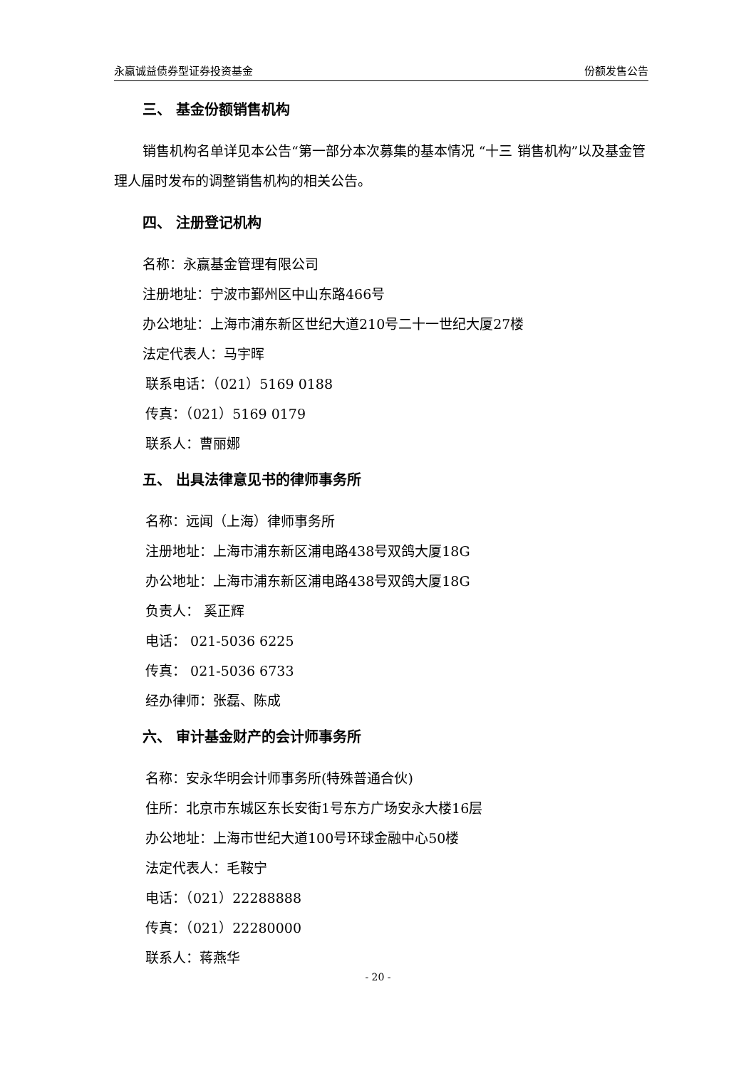永赢诚益债券型证券投资基金 份额发售公告
三、 基金份额销售机构
销售机构名单详见本公告“第一部分本次募集的基本情况 “十三 销售机构”以及基金管理人届时发布的调整销售机构的相关公告。
四、 注册登记机构
名称：永赢基金管理有限公司
注册地址：宁波市鄞州区中山东路466号
办公地址：上海市浦东新区世纪大道210号二十一世纪大厦27楼
法定代表人：马宇晖
联系电话：（021）5169 0188
传真：（021）5169 0179
联系人：曹丽娜
五、 出具法律意见书的律师事务所
名称：远闻（上海）律师事务所
注册地址：上海市浦东新区浦电路438号双鸽大厦18G
办公地址：上海市浦东新区浦电路438号双鸽大厦18G
负责人： 奚正辉
电话： 021-5036 6225
传真： 021-5036 6733
经办律师：张磊、陈成
六、 审计基金财产的会计师事务所
名称：安永华明会计师事务所(特殊普通合伙)
住所：北京市东城区东长安街1号东方广场安永大楼16层
办公地址：上海市世纪大道100号环球金融中心50楼
法定代表人：毛鞍宁
电话：（021）22288888
传真：（021）22280000
联系人：蒋燕华
- 20 -